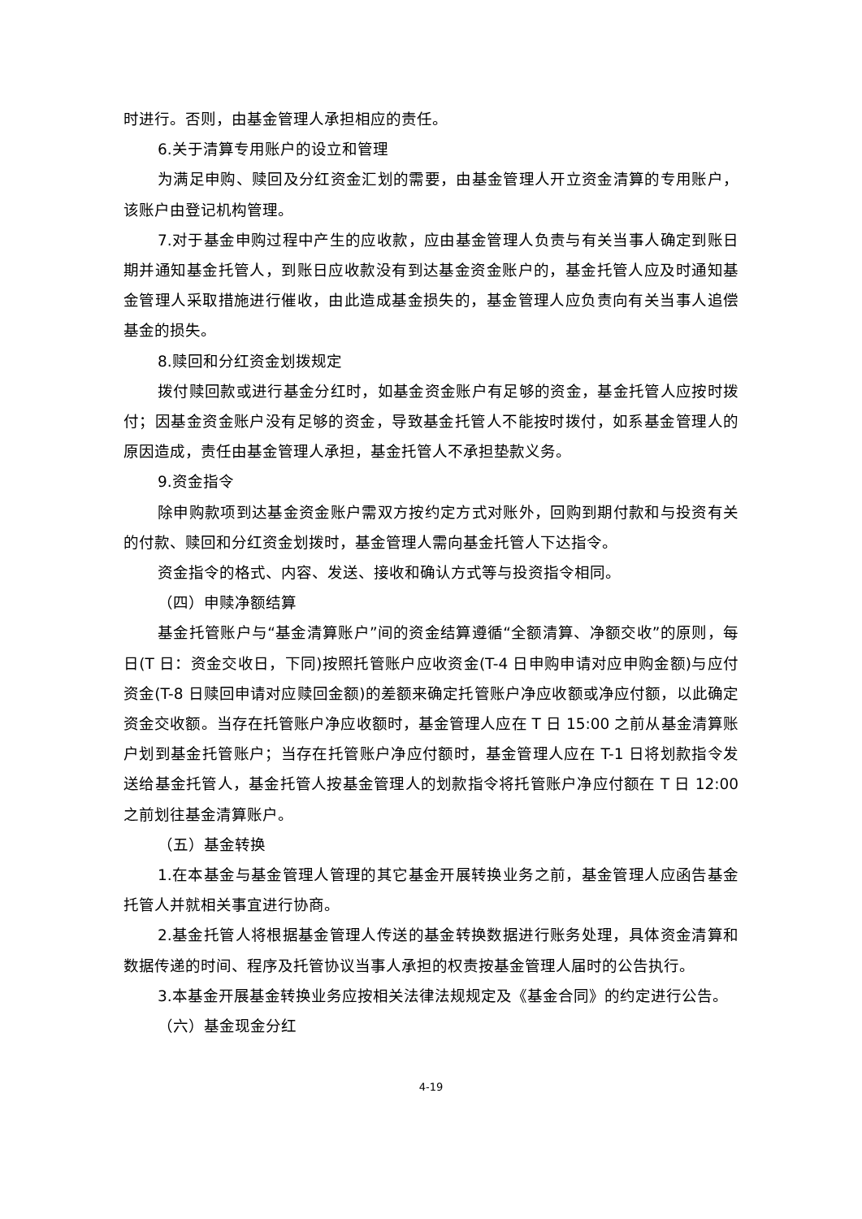时进行。否则，由基金管理人承担相应的责任。
6.关于清算专用账户的设立和管理
为满足申购、赎回及分红资金汇划的需要，由基金管理人开立资金清算的专用账户，该账户由登记机构管理。
7.对于基金申购过程中产生的应收款，应由基金管理人负责与有关当事人确定到账日期并通知基金托管人，到账日应收款没有到达基金资金账户的，基金托管人应及时通知基金管理人采取措施进行催收，由此造成基金损失的，基金管理人应负责向有关当事人追偿基金的损失。
8.赎回和分红资金划拨规定
拨付赎回款或进行基金分红时，如基金资金账户有足够的资金，基金托管人应按时拨付；因基金资金账户没有足够的资金，导致基金托管人不能按时拨付，如系基金管理人的原因造成，责任由基金管理人承担，基金托管人不承担垫款义务。
9.资金指令
除申购款项到达基金资金账户需双方按约定方式对账外，回购到期付款和与投资有关的付款、赎回和分红资金划拨时，基金管理人需向基金托管人下达指令。
资金指令的格式、内容、发送、接收和确认方式等与投资指令相同。
（四）申赎净额结算
基金托管账户与“基金清算账户”间的资金结算遵循“全额清算、净额交收”的原则，每日(T 日：资金交收日，下同)按照托管账户应收资金(T-4 日申购申请对应申购金额)与应付资金(T-8 日赎回申请对应赎回金额)的差额来确定托管账户净应收额或净应付额，以此确定资金交收额。当存在托管账户净应收额时，基金管理人应在 T 日 15:00 之前从基金清算账户划到基金托管账户；当存在托管账户净应付额时，基金管理人应在 T-1 日将划款指令发送给基金托管人，基金托管人按基金管理人的划款指令将托管账户净应付额在 T 日 12:00 之前划往基金清算账户。
（五）基金转换
1.在本基金与基金管理人管理的其它基金开展转换业务之前，基金管理人应函告基金托管人并就相关事宜进行协商。
2.基金托管人将根据基金管理人传送的基金转换数据进行账务处理，具体资金清算和数据传递的时间、程序及托管协议当事人承担的权责按基金管理人届时的公告执行。
3.本基金开展基金转换业务应按相关法律法规规定及《基金合同》的约定进行公告。
（六）基金现金分红
4-19